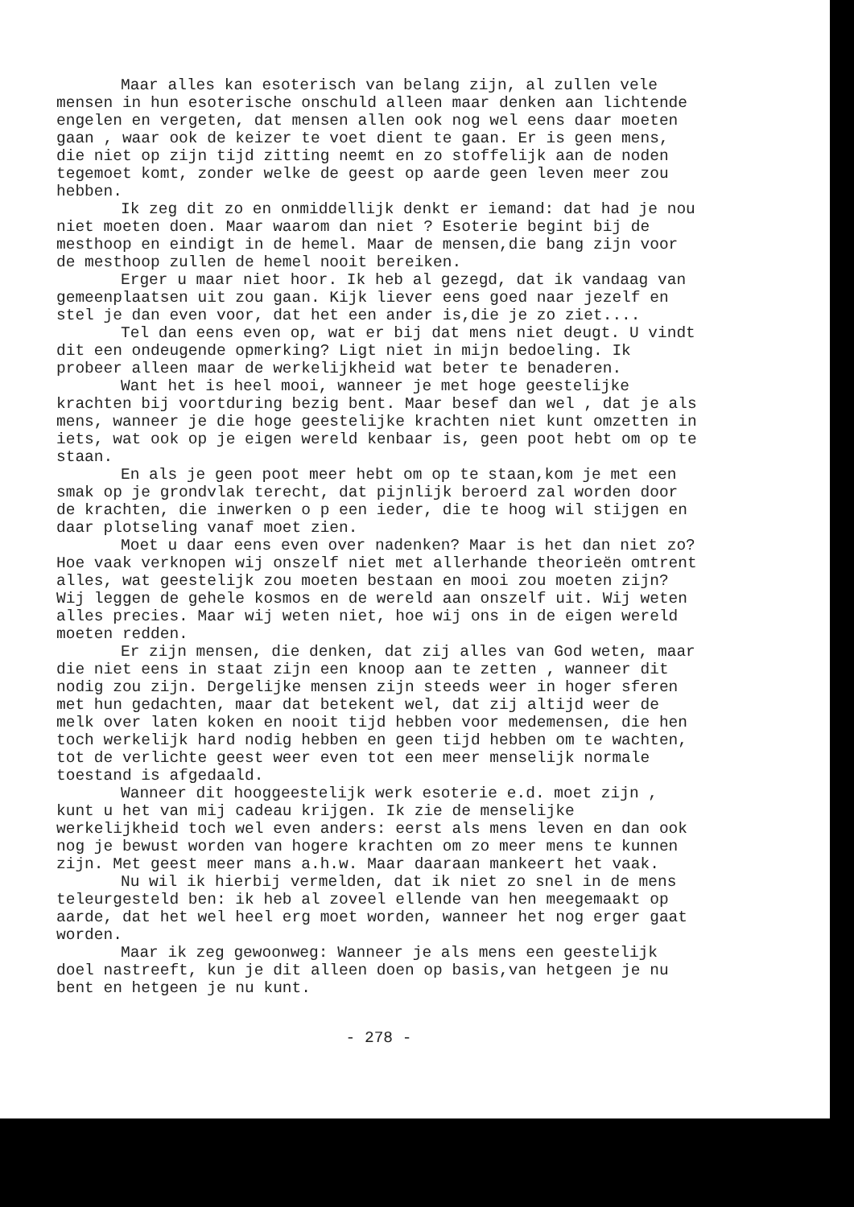Maar alles kan esoterisch van belang zijn, al zullen vele mensen in hun esoterische onschuld alleen maar denken aan lichtende engelen en vergeten, dat mensen allen ook nog wel eens daar moeten gaan , waar ook de keizer te voet dient te gaan. Er is geen mens, die niet op zijn tijd zitting neemt en zo stoffelijk aan de noden tegemoet komt, zonder welke de geest op aarde geen leven meer zou hebben.
Ik zeg dit zo en onmiddellijk denkt er iemand: dat had je nou niet moeten doen. Maar waarom dan niet ? Esoterie begint bij de mesthoop en eindigt in de hemel. Maar de mensen,die bang zijn voor de mesthoop zullen de hemel nooit bereiken.
Erger u maar niet hoor. Ik heb al gezegd, dat ik vandaag van gemeenplaatsen uit zou gaan. Kijk liever eens goed naar jezelf en stel je dan even voor, dat het een ander is,die je zo ziet....
Tel dan eens even op, wat er bij dat mens niet deugt. U vindt dit een ondeugende opmerking? Ligt niet in mijn bedoeling. Ik probeer alleen maar de werkelijkheid wat beter te benaderen.
Want het is heel mooi, wanneer je met hoge geestelijke krachten bij voortduring bezig bent. Maar besef dan wel , dat je als mens, wanneer je die hoge geestelijke krachten niet kunt omzetten in iets, wat ook op je eigen wereld kenbaar is, geen poot hebt om op te staan.
En als je geen poot meer hebt om op te staan,kom je met een smak op je grondvlak terecht, dat pijnlijk beroerd zal worden door de krachten, die inwerken o p een ieder, die te hoog wil stijgen en daar plotseling vanaf moet zien.
Moet u daar eens even over nadenken? Maar is het dan niet zo?Hoe vaak verknopen wij onszelf niet met allerhande theorieën omtrent alles, wat geestelijk zou moeten bestaan en mooi zou moeten zijn? Wij leggen de gehele kosmos en de wereld aan onszelf uit. Wij weten alles precies. Maar wij weten niet, hoe wij ons in de eigen wereld moeten redden.
Er zijn mensen, die denken, dat zij alles van God weten, maar die niet eens in staat zijn een knoop aan te zetten , wanneer dit nodig zou zijn. Dergelijke mensen zijn steeds weer in hoger sferen met hun gedachten, maar dat betekent wel, dat zij altijd weer de melk over laten koken en nooit tijd hebben voor medemensen, die hen toch werkelijk hard nodig hebben en geen tijd hebben om te wachten, tot de verlichte geest weer even tot een meer menselijk normale toestand is afgedaald.
Wanneer dit hooggeestelijk werk esoterie e.d. moet zijn , kunt u het van mij cadeau krijgen. Ik zie de menselijke werkelijkheid toch wel even anders: eerst als mens leven en dan ook nog je bewust worden van hogere krachten om zo meer mens te kunnen zijn. Met geest meer mans a.h.w. Maar daaraan mankeert het vaak.
Nu wil ik hierbij vermelden, dat ik niet zo snel in de mens teleurgesteld ben: ik heb al zoveel ellende van hen meegemaakt op aarde, dat het wel heel erg moet worden, wanneer het nog erger gaat worden.
Maar ik zeg gewoonweg: Wanneer je als mens een geestelijk doel nastreeft, kun je dit alleen doen op basis,van hetgeen je nu bent en hetgeen je nu kunt.
- 278 -